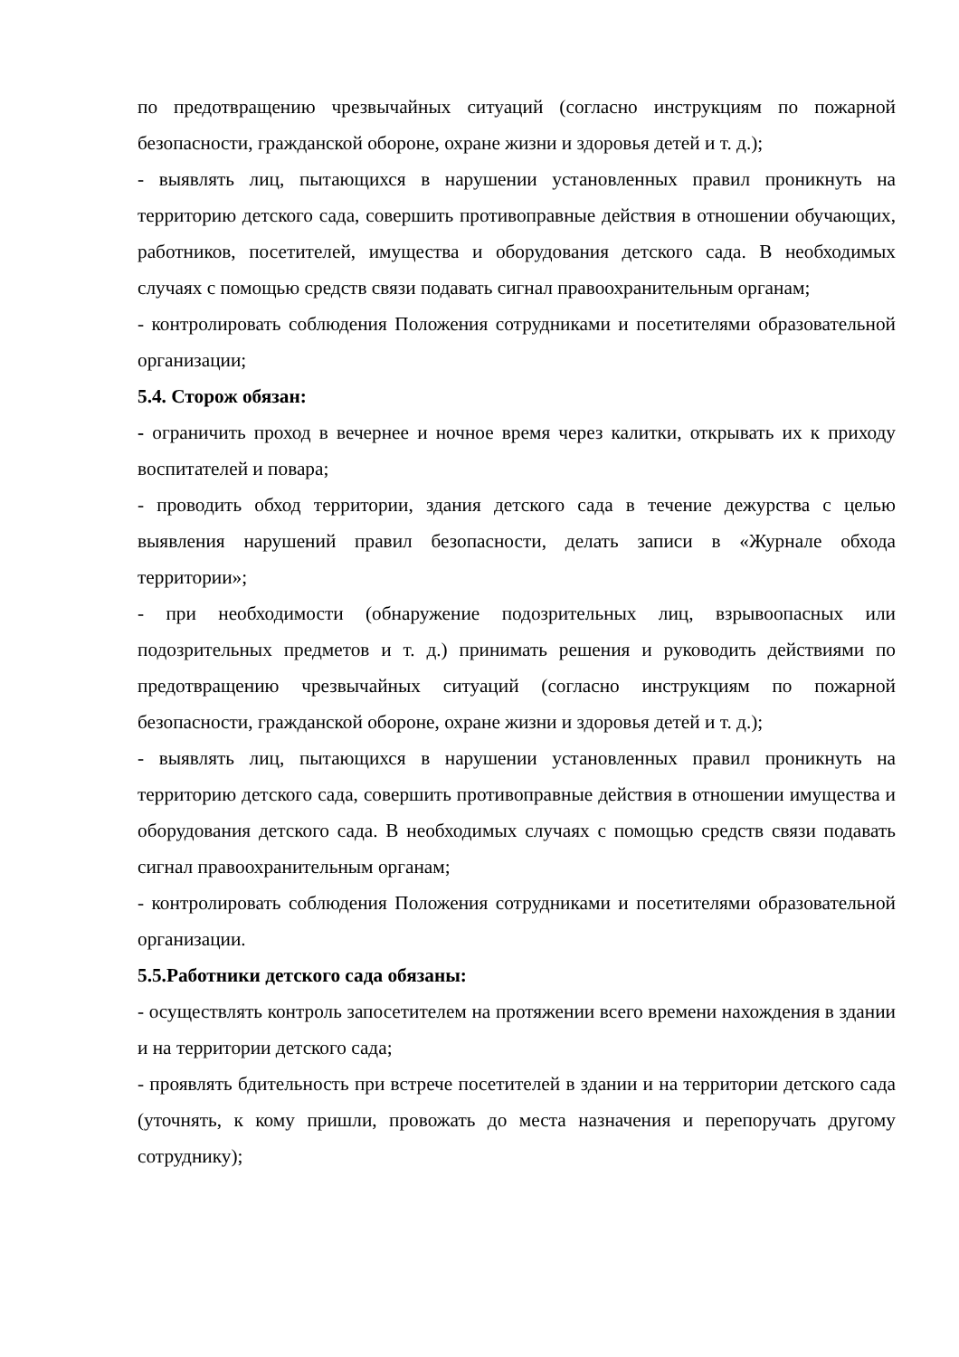по предотвращению чрезвычайных ситуаций (согласно инструкциям по пожарной безопасности, гражданской обороне, охране жизни и здоровья детей и т. д.);
- выявлять лиц, пытающихся в нарушении установленных правил проникнуть на территорию детского сада, совершить противоправные действия в отношении обучающих, работников, посетителей, имущества и оборудования детского сада. В необходимых случаях с помощью средств связи подавать сигнал правоохранительным органам;
- контролировать соблюдения Положения сотрудниками и посетителями образовательной организации;
5.4. Сторож обязан:
- ограничить проход в вечернее и ночное время через калитки, открывать их к приходу воспитателей и повара;
- проводить обход территории, здания детского сада в течение дежурства с целью выявления нарушений правил безопасности, делать записи в «Журнале обхода территории»;
- при необходимости (обнаружение подозрительных лиц, взрывоопасных или подозрительных предметов и т. д.) принимать решения и руководить действиями по предотвращению чрезвычайных ситуаций (согласно инструкциям по пожарной безопасности, гражданской обороне, охране жизни и здоровья детей и т. д.);
- выявлять лиц, пытающихся в нарушении установленных правил проникнуть на территорию детского сада, совершить противоправные действия в отношении имущества и оборудования детского сада. В необходимых случаях с помощью средств связи подавать сигнал правоохранительным органам;
- контролировать соблюдения Положения сотрудниками и посетителями образовательной организации.
5.5.Работники детского сада обязаны:
- осуществлять контроль запосетителем на протяжении всего времени нахождения в здании и на территории детского сада;
- проявлять бдительность при встрече посетителей в здании и на территории детского сада (уточнять, к кому пришли, провожать до места назначения и перепоручать другому сотруднику);